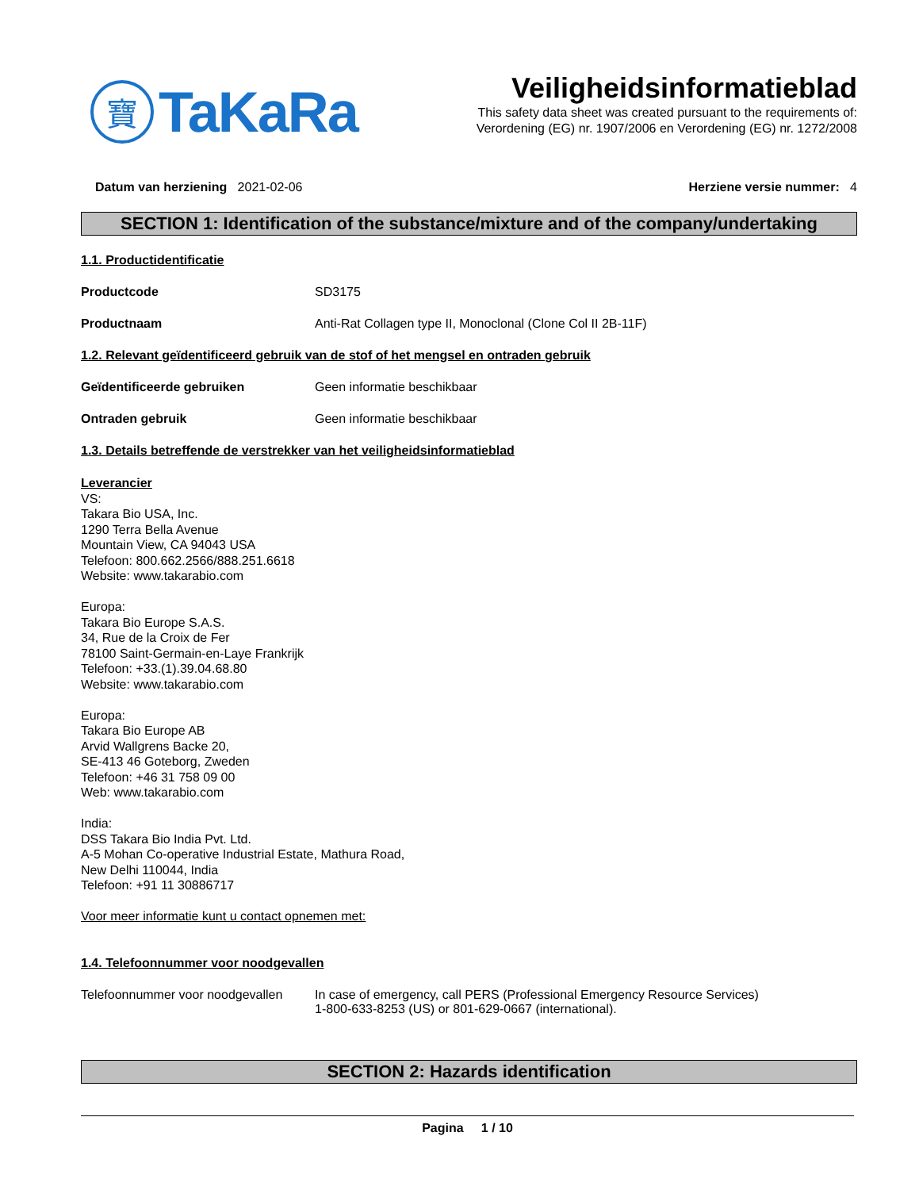寶
TaKaRa
Veiligheidsinformatieblad
This safety data sheet was created pursuant to the requirements of:
Verordening (EG) nr. 1907/2006 en Verordening (EG) nr. 1272/2008
Datum van herziening 2021-02-06
Herziene versie nummer: 4
SECTION 1: Identification of the substance/mixture and of the company/undertaking
1.1. Productidentificatie
Productcode SD3175
Productnaam Anti-Rat Collagen type II, Monoclonal (Clone Col II 2B-11F)
1.2. Relevant geïdentificeerd gebruik van de stof of het mengsel en ontraden gebruik
Geïdentificeerde gebruiken Geen informatie beschikbaar
Ontraden gebruik Geen informatie beschikbaar
1.3. Details betreffende de verstrekker van het veiligheidsinformatieblad
Leverancier
VS:
Takara Bio USA, Inc.
1290 Terra Bella Avenue
Mountain View, CA 94043 USA
Telefoon: 800.662.2566/888.251.6618
Website: www.takarabio.com
Europa:
Takara Bio Europe S.A.S.
34, Rue de la Croix de Fer
78100 Saint-Germain-en-Laye Frankrijk
Telefoon: +33.(1).39.04.68.80
Website: www.takarabio.com
Europa:
Takara Bio Europe AB
Arvid Wallgrens Backe 20,
SE-413 46 Goteborg, Zweden
Telefoon: +46 31 758 09 00
Web: www.takarabio.com
India:
DSS Takara Bio India Pvt. Ltd.
A-5 Mohan Co-operative Industrial Estate, Mathura Road,
New Delhi 110044, India
Telefoon: +91 11 30886717
Voor meer informatie kunt u contact opnemen met:
1.4. Telefoonnummer voor noodgevallen
Telefoonnummer voor noodgevallen
In case of emergency, call PERS (Professional Emergency Resource Services)
1-800-633-8253 (US) or 801-629-0667 (international).
SECTION 2: Hazards identification
Pagina 1 / 10